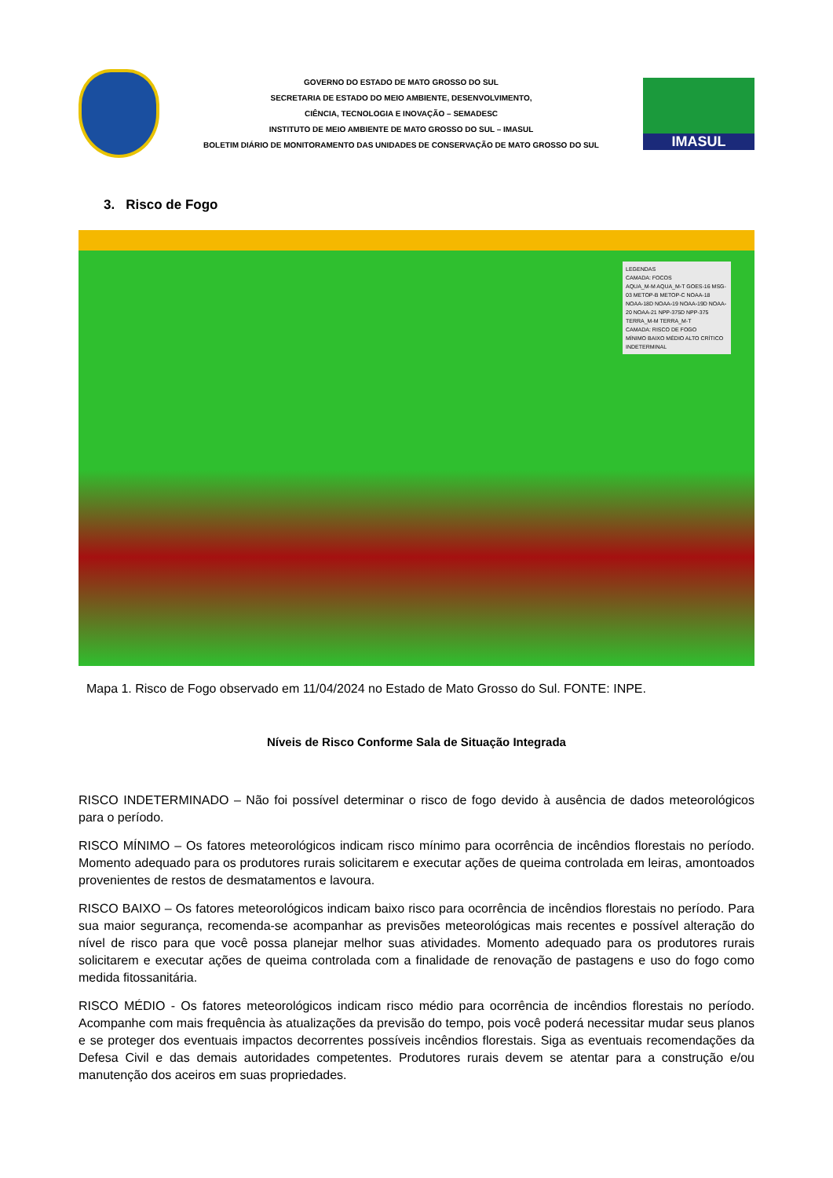GOVERNO DO ESTADO DE MATO GROSSO DO SUL
SECRETARIA DE ESTADO DO MEIO AMBIENTE, DESENVOLVIMENTO,
CIÊNCIA, TECNOLOGIA E INOVAÇÃO – SEMADESC
INSTITUTO DE MEIO AMBIENTE DE MATO GROSSO DO SUL – IMASUL
BOLETIM DIÁRIO DE MONITORAMENTO DAS UNIDADES DE CONSERVAÇÃO DE MATO GROSSO DO SUL
IMASUL
3. Risco de Fogo
LEGENDAS
CAMADA: FOCOS
AQUA_M-M AQUA_M-T GOES-16 MSG-03 METOP-B METOP-C NOAA-18 NOAA-18D NOAA-19 NOAA-19D NOAA-20 NOAA-21 NPP-375D NPP-375 TERRA_M-M TERRA_M-T
CAMADA: RISCO DE FOGO
MÍNIMO BAIXO MÉDIO ALTO CRÍTICO INDETERMINAL
Mapa 1. Risco de Fogo observado em 11/04/2024 no Estado de Mato Grosso do Sul. FONTE: INPE.
Níveis de Risco Conforme Sala de Situação Integrada
RISCO INDETERMINADO – Não foi possível determinar o risco de fogo devido à ausência de dados meteorológicos para o período.
RISCO MÍNIMO – Os fatores meteorológicos indicam risco mínimo para ocorrência de incêndios florestais no período. Momento adequado para os produtores rurais solicitarem e executar ações de queima controlada em leiras, amontoados provenientes de restos de desmatamentos e lavoura.
RISCO BAIXO – Os fatores meteorológicos indicam baixo risco para ocorrência de incêndios florestais no período. Para sua maior segurança, recomenda-se acompanhar as previsões meteorológicas mais recentes e possível alteração do nível de risco para que você possa planejar melhor suas atividades. Momento adequado para os produtores rurais solicitarem e executar ações de queima controlada com a finalidade de renovação de pastagens e uso do fogo como medida fitossanitária.
RISCO MÉDIO - Os fatores meteorológicos indicam risco médio para ocorrência de incêndios florestais no período. Acompanhe com mais frequência às atualizações da previsão do tempo, pois você poderá necessitar mudar seus planos e se proteger dos eventuais impactos decorrentes possíveis incêndios florestais. Siga as eventuais recomendações da Defesa Civil e das demais autoridades competentes. Produtores rurais devem se atentar para a construção e/ou manutenção dos aceiros em suas propriedades.